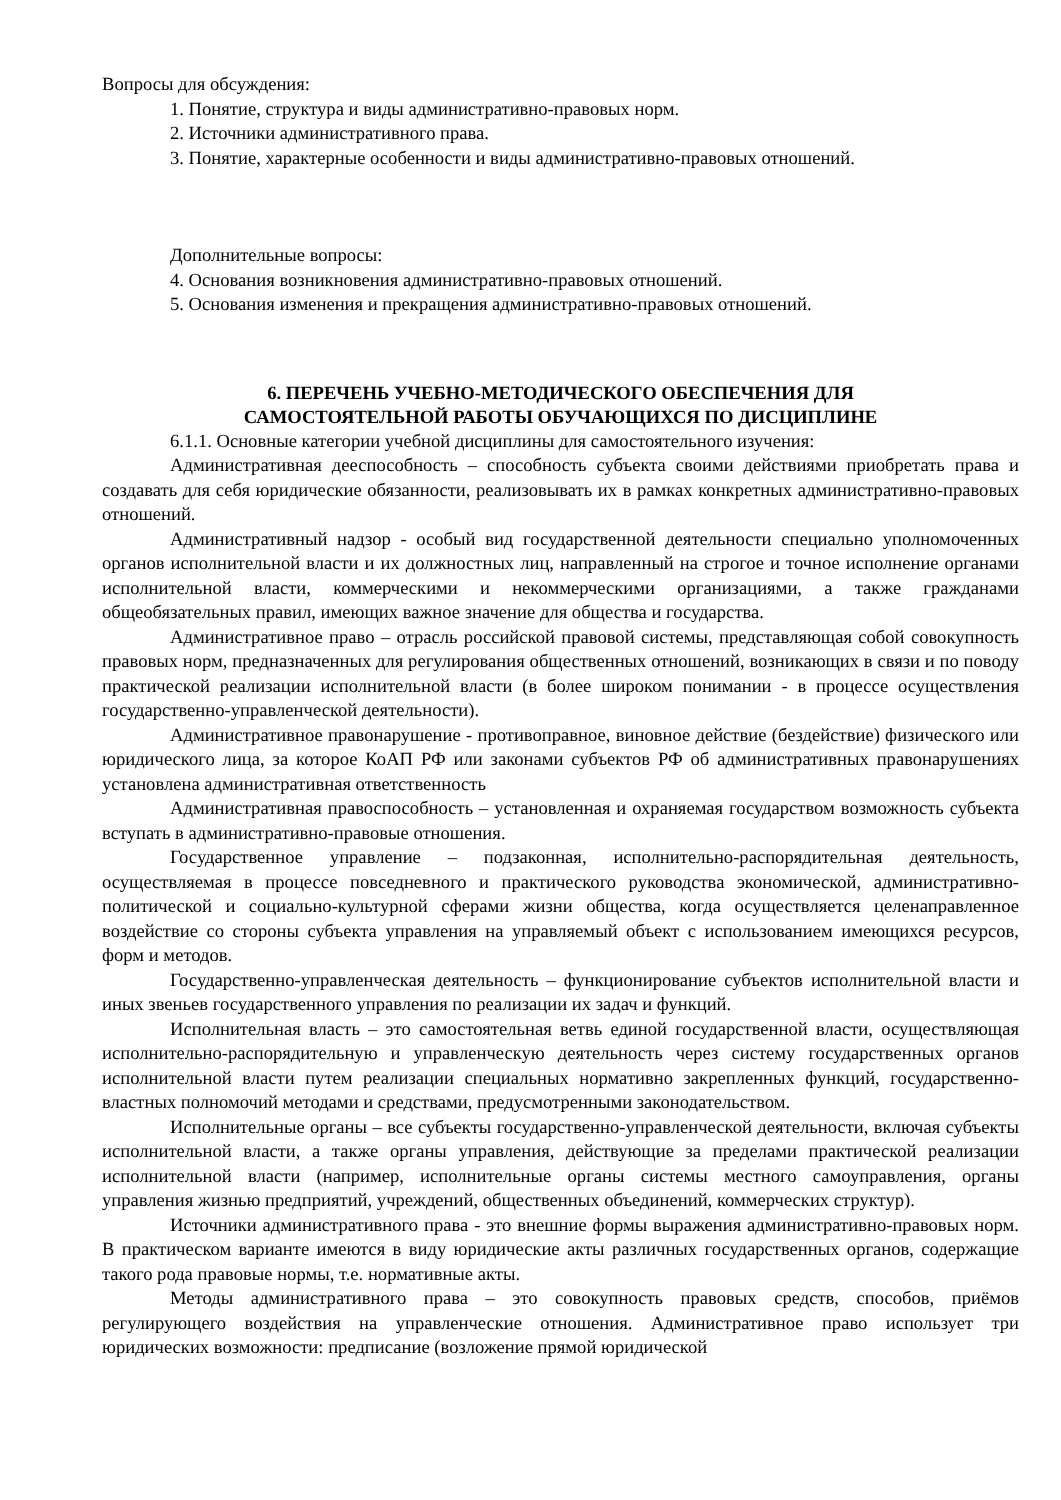Вопросы для обсуждения:
1. Понятие, структура и виды административно-правовых норм.
2. Источники административного права.
3. Понятие, характерные особенности и виды административно-правовых отношений.
Дополнительные вопросы:
4. Основания возникновения административно-правовых отношений.
5. Основания изменения и прекращения административно-правовых отношений.
6. ПЕРЕЧЕНЬ УЧЕБНО-МЕТОДИЧЕСКОГО ОБЕСПЕЧЕНИЯ ДЛЯ
САМОСТОЯТЕЛЬНОЙ РАБОТЫ ОБУЧАЮЩИХСЯ ПО ДИСЦИПЛИНЕ
6.1.1. Основные категории учебной дисциплины для самостоятельного изучения:
Административная дееспособность – способность субъекта своими действиями приобретать права и создавать для себя юридические обязанности, реализовывать их в рамках конкретных административно-правовых отношений.
Административный надзор - особый вид государственной деятельности специально уполномоченных органов исполнительной власти и их должностных лиц, направленный на строгое и точное исполнение органами исполнительной власти, коммерческими и некоммерческими организациями, а также гражданами общеобязательных правил, имеющих важное значение для общества и государства.
Административное право – отрасль российской правовой системы, представляющая собой совокупность правовых норм, предназначенных для регулирования общественных отношений, возникающих в связи и по поводу практической реализации исполнительной власти (в более широком понимании - в процессе осуществления государственно-управленческой деятельности).
Административное правонарушение - противоправное, виновное действие (бездействие) физического или юридического лица, за которое КоАП РФ или законами субъектов РФ об административных правонарушениях установлена административная ответственность
Административная правоспособность – установленная и охраняемая государством возможность субъекта вступать в административно-правовые отношения.
Государственное управление – подзаконная, исполнительно-распорядительная деятельность, осуществляемая в процессе повседневного и практического руководства экономической, административно-политической и социально-культурной сферами жизни общества, когда осуществляется целенаправленное воздействие со стороны субъекта управления на управляемый объект с использованием имеющихся ресурсов, форм и методов.
Государственно-управленческая деятельность – функционирование субъектов исполнительной власти и иных звеньев государственного управления по реализации их задач и функций.
Исполнительная власть – это самостоятельная ветвь единой государственной власти, осуществляющая исполнительно-распорядительную и управленческую деятельность через систему государственных органов исполнительной власти путем реализации специальных нормативно закрепленных функций, государственно-властных полномочий методами и средствами, предусмотренными законодательством.
Исполнительные органы – все субъекты государственно-управленческой деятельности, включая субъекты исполнительной власти, а также органы управления, действующие за пределами практической реализации исполнительной власти (например, исполнительные органы системы местного самоуправления, органы управления жизнью предприятий, учреждений, общественных объединений, коммерческих структур).
Источники административного права - это внешние формы выражения административно-правовых норм. В практическом варианте имеются в виду юридические акты различных государственных органов, содержащие такого рода правовые нормы, т.е. нормативные акты.
Методы административного права – это совокупность правовых средств, способов, приёмов регулирующего воздействия на управленческие отношения. Административное право использует три юридических возможности: предписание (возложение прямой юридической